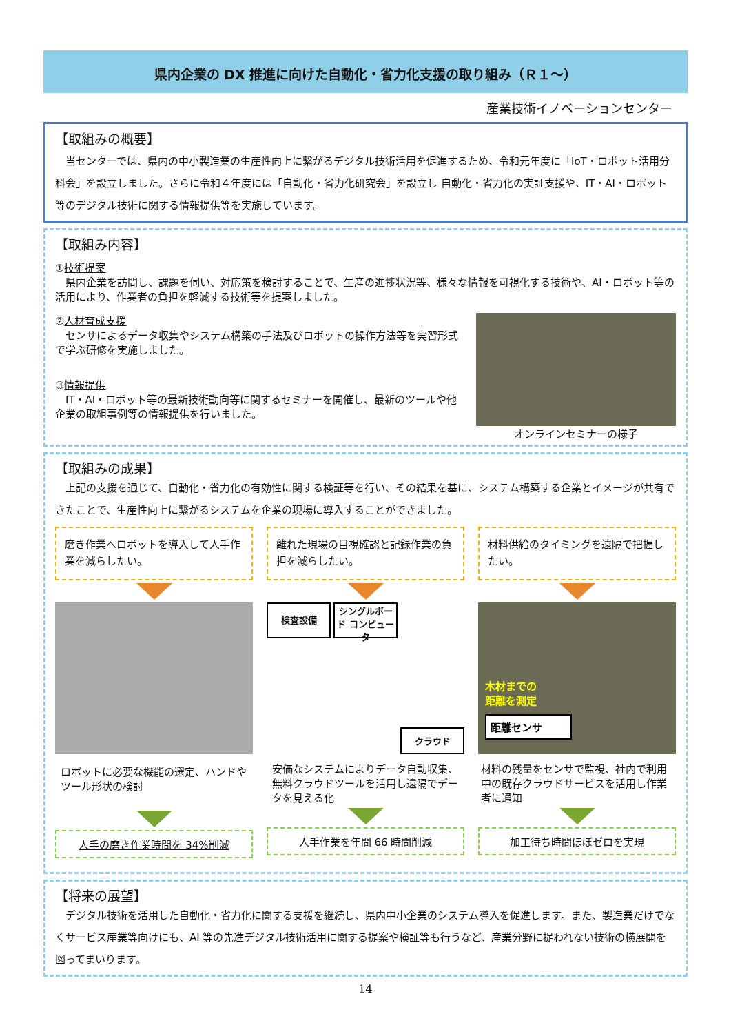県内企業の DX 推進に向けた自動化・省力化支援の取り組み（Ｒ１～）
産業技術イノベーションセンター
【取組みの概要】
当センターでは、県内の中小製造業の生産性向上に繋がるデジタル技術活用を促進するため、令和元年度に「IoT・ロボット活用分科会」を設立しました。さらに令和４年度には「自動化・省力化研究会」を設立し 自動化・省力化の実証支援や、IT・AI・ロボット等のデジタル技術に関する情報提供等を実施しています。
【取組み内容】
①技術提案
県内企業を訪問し、課題を伺い、対応策を検討することで、生産の進捗状況等、様々な情報を可視化する技術や、AI・ロボット等の活用により、作業者の負担を軽減する技術等を提案しました。
②人材育成支援
センサによるデータ収集やシステム構築の手法及びロボットの操作方法等を実習形式で学ぶ研修を実施しました。
③情報提供
IT・AI・ロボット等の最新技術動向等に関するセミナーを開催し、最新のツールや他企業の取組事例等の情報提供を行いました。
オンラインセミナーの様子
【取組みの成果】
上記の支援を通じて、自動化・省力化の有効性に関する検証等を行い、その結果を基に、システム構築する企業とイメージが共有できたことで、生産性向上に繋がるシステムを企業の現場に導入することができました。
磨き作業へロボットを導入して人手作業を減らしたい。
ロボットに必要な機能の選定、ハンドやツール形状の検討
人手の磨き作業時間を 34%削減
離れた現場の目視確認と記録作業の負担を減らしたい。
検査設備
シングルボード コンピュータ
クラウド
安価なシステムによりデータ自動収集、無料クラウドツールを活用し遠隔でデータを見える化
人手作業を年間 66 時間削減
材料供給のタイミングを遠隔で把握したい。
木材までの
距離を測定
距離センサ
材料の残量をセンサで監視、社内で利用中の既存クラウドサービスを活用し作業者に通知
加工待ち時間ほぼゼロを実現
【将来の展望】
デジタル技術を活用した自動化・省力化に関する支援を継続し、県内中小企業のシステム導入を促進します。また、製造業だけでなくサービス産業等向けにも、AI 等の先進デジタル技術活用に関する提案や検証等も行うなど、産業分野に捉われない技術の横展開を図ってまいります。
14